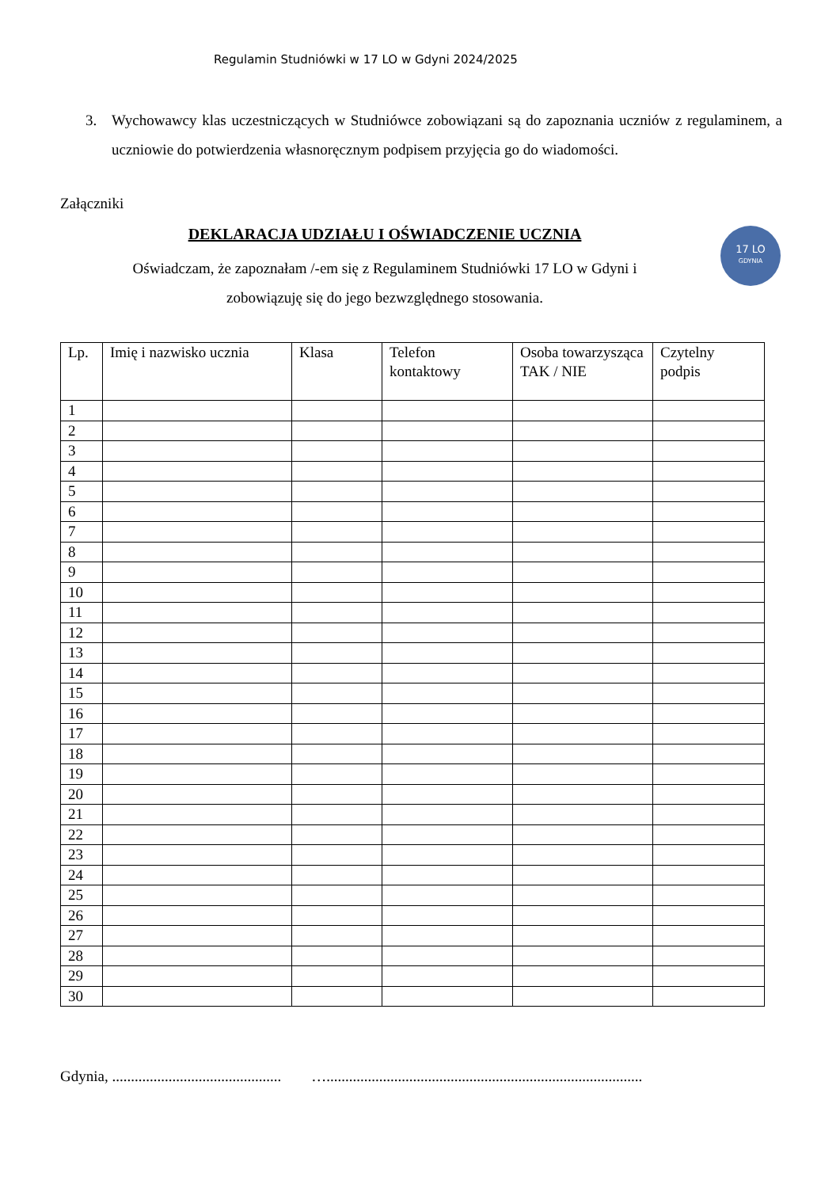Regulamin Studniówki w 17 LO w Gdyni 2024/2025
3. Wychowawcy klas uczestniczących w Studniówce zobowiązani są do zapoznania uczniów z regulaminem, a uczniowie do potwierdzenia własnoręcznym podpisem przyjęcia go do wiadomości.
Załączniki
DEKLARACJA UDZIAŁU I OŚWIADCZENIE UCZNIA
Oświadczam, że zapoznałam /-em się z Regulaminem Studniówki 17 LO w Gdyni i
zobowiązuję się do jego bezwzględnego stosowania.
17 LO
GDYNIA
| Lp. | Imię i nazwisko ucznia | Klasa | Telefon kontaktowy | Osoba towarzysząca TAK / NIE | Czytelny podpis |
| --- | --- | --- | --- | --- | --- |
| 1 | | | | | |
| 2 | | | | | |
| 3 | | | | | |
| 4 | | | | | |
| 5 | | | | | |
| 6 | | | | | |
| 7 | | | | | |
| 8 | | | | | |
| 9 | | | | | |
| 10 | | | | | |
| 11 | | | | | |
| 12 | | | | | |
| 13 | | | | | |
| 14 | | | | | |
| 15 | | | | | |
| 16 | | | | | |
| 17 | | | | | |
| 18 | | | | | |
| 19 | | | | | |
| 20 | | | | | |
| 21 | | | | | |
| 22 | | | | | |
| 23 | | | | | |
| 24 | | | | | |
| 25 | | | | | |
| 26 | | | | | |
| 27 | | | | | |
| 28 | | | | | |
| 29 | | | | | |
| 30 | | | | | |
Gdynia, ............................................. …....................................................................................